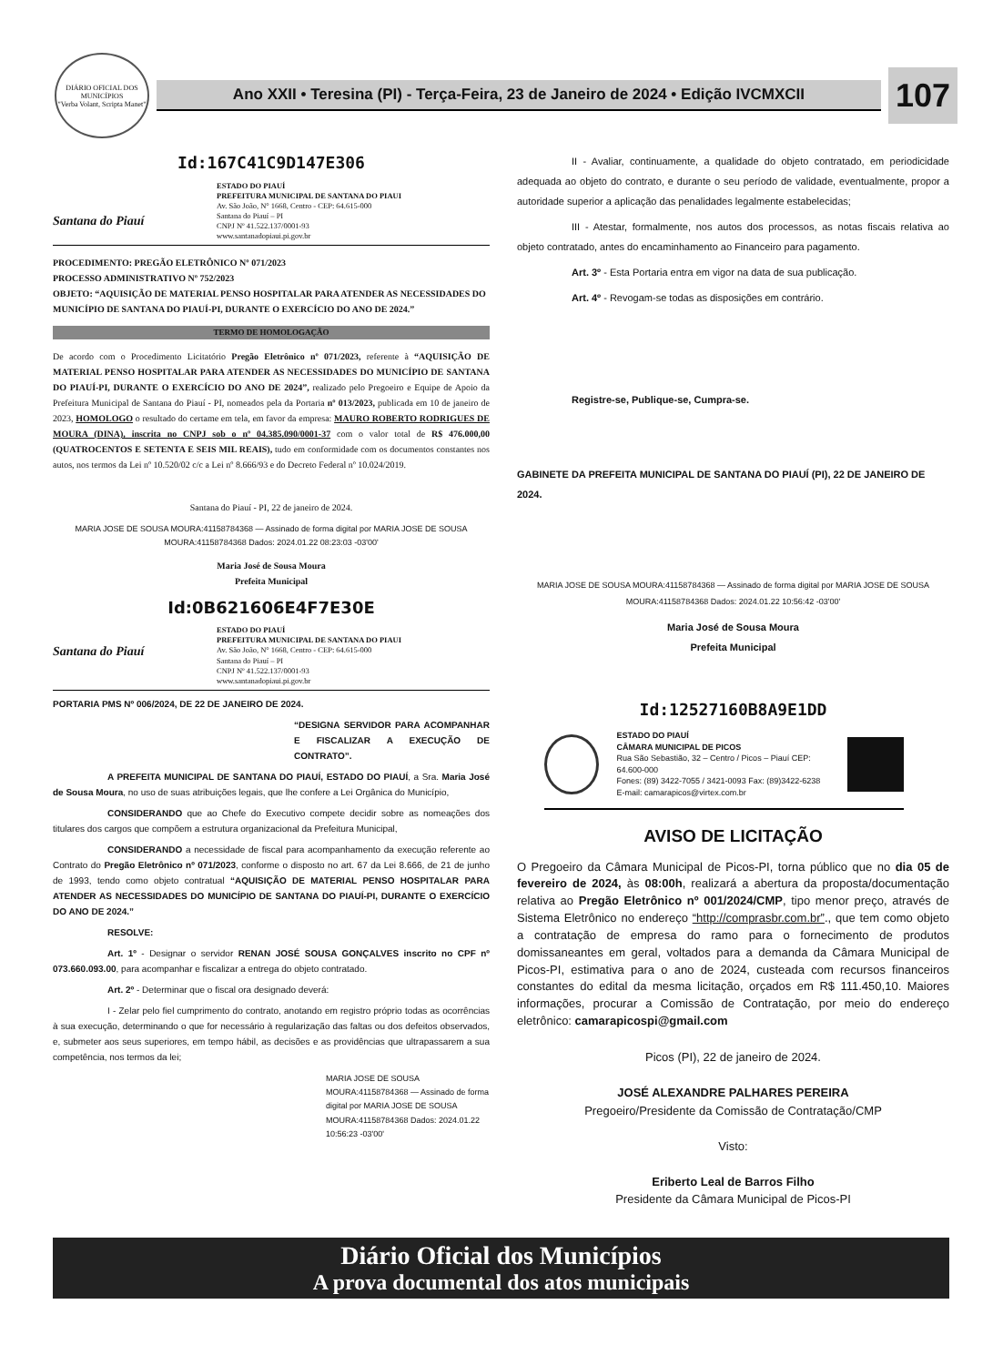DIÁRIO OFICIAL DOS MUNICÍPIOS
"Verba Volant, Scripta Manet"
Ano XXII • Teresina (PI) - Terça-Feira, 23 de Janeiro de 2024 • Edição IVCMXCII
107
Id:167C41C9D147E306
Santana do Piauí
ESTADO DO PIAUÍ
PREFEITURA MUNICIPAL DE SANTANA DO PIAUI
Av. São João, N° 1668, Centro - CEP: 64.615-000
Santana do Piauí – PI
CNPJ Nº 41.522.137/0001-93
www.santanadopiaui.pi.gov.br
PROCEDIMENTO: PREGÃO ELETRÔNICO Nº 071/2023
PROCESSO ADMINISTRATIVO Nº 752/2023
OBJETO: “AQUISIÇÃO DE MATERIAL PENSO HOSPITALAR PARA ATENDER AS NECESSIDADES DO MUNICÍPIO DE SANTANA DO PIAUÍ-PI, DURANTE O EXERCÍCIO DO ANO DE 2024.”
TERMO DE HOMOLOGAÇÃO
De acordo com o Procedimento Licitatório Pregão Eletrônico nº 071/2023, referente à “AQUISIÇÃO DE MATERIAL PENSO HOSPITALAR PARA ATENDER AS NECESSIDADES DO MUNICÍPIO DE SANTANA DO PIAUÍ-PI, DURANTE O EXERCÍCIO DO ANO DE 2024”, realizado pelo Pregoeiro e Equipe de Apoio da Prefeitura Municipal de Santana do Piauí - PI, nomeados pela da Portaria nº 013/2023, publicada em 10 de janeiro de 2023, HOMOLOGO o resultado do certame em tela, em favor da empresa: MAURO ROBERTO RODRIGUES DE MOURA (DINA), inscrita no CNPJ sob o nº 04.385.090/0001-37 com o valor total de R$ 476.000,00 (QUATROCENTOS E SETENTA E SEIS MIL REAIS), tudo em conformidade com os documentos constantes nos autos, nos termos da Lei nº 10.520/02 c/c a Lei nº 8.666/93 e do Decreto Federal nº 10.024/2019.
Santana do Piauí - PI, 22 de janeiro de 2024.
MARIA JOSE DE SOUSA MOURA:41158784368 — Assinado de forma digital por MARIA JOSE DE SOUSA MOURA:41158784368 Dados: 2024.01.22 08:23:03 -03'00'
Maria José de Sousa Moura
Prefeita Municipal
Id:0B621606E4F7E30E
Santana do Piauí
ESTADO DO PIAUÍ
PREFEITURA MUNICIPAL DE SANTANA DO PIAUI
Av. São João, N° 1668, Centro - CEP: 64.615-000
Santana do Piauí – PI
CNPJ Nº 41.522.137/0001-93
www.santanadopiaui.pi.gov.br
PORTARIA PMS Nº 006/2024, DE 22 DE JANEIRO DE 2024.
“DESIGNA SERVIDOR PARA ACOMPANHAR E FISCALIZAR A EXECUÇÃO DE CONTRATO”.
A PREFEITA MUNICIPAL DE SANTANA DO PIAUÍ, ESTADO DO PIAUÍ, a Sra. Maria José de Sousa Moura, no uso de suas atribuições legais, que lhe confere a Lei Orgânica do Município,
CONSIDERANDO que ao Chefe do Executivo compete decidir sobre as nomeações dos titulares dos cargos que compõem a estrutura organizacional da Prefeitura Municipal,
CONSIDERANDO a necessidade de fiscal para acompanhamento da execução referente ao Contrato do Pregão Eletrônico nº 071/2023, conforme o disposto no art. 67 da Lei 8.666, de 21 de junho de 1993, tendo como objeto contratual “AQUISIÇÃO DE MATERIAL PENSO HOSPITALAR PARA ATENDER AS NECESSIDADES DO MUNICÍPIO DE SANTANA DO PIAUÍ-PI, DURANTE O EXERCÍCIO DO ANO DE 2024.”
RESOLVE:
Art. 1º - Designar o servidor RENAN JOSÉ SOUSA GONÇALVES inscrito no CPF nº 073.660.093.00, para acompanhar e fiscalizar a entrega do objeto contratado.
Art. 2º - Determinar que o fiscal ora designado deverá:
I - Zelar pelo fiel cumprimento do contrato, anotando em registro próprio todas as ocorrências à sua execução, determinando o que for necessário à regularização das faltas ou dos defeitos observados, e, submeter aos seus superiores, em tempo hábil, as decisões e as providências que ultrapassarem a sua competência, nos termos da lei;
MARIA JOSE DE SOUSA MOURA:41158784368 — Assinado de forma digital por MARIA JOSE DE SOUSA MOURA:41158784368 Dados: 2024.01.22 10:56:23 -03'00'
II - Avaliar, continuamente, a qualidade do objeto contratado, em periodicidade adequada ao objeto do contrato, e durante o seu período de validade, eventualmente, propor a autoridade superior a aplicação das penalidades legalmente estabelecidas;
III - Atestar, formalmente, nos autos dos processos, as notas fiscais relativa ao objeto contratado, antes do encaminhamento ao Financeiro para pagamento.
Art. 3º - Esta Portaria entra em vigor na data de sua publicação.
Art. 4º - Revogam-se todas as disposições em contrário.
Registre-se, Publique-se, Cumpra-se.
GABINETE DA PREFEITA MUNICIPAL DE SANTANA DO PIAUÍ (PI), 22 DE JANEIRO DE 2024.
MARIA JOSE DE SOUSA MOURA:41158784368 — Assinado de forma digital por MARIA JOSE DE SOUSA MOURA:41158784368 Dados: 2024.01.22 10:56:42 -03'00'
Maria José de Sousa Moura
Prefeita Municipal
Id:12527160B8A9E1DD
ESTADO DO PIAUÍ
CÂMARA MUNICIPAL DE PICOS
Rua São Sebastião, 32 – Centro / Picos – Piauí CEP: 64.600-000
Fones: (89) 3422-7055 / 3421-0093 Fax: (89)3422-6238
E-mail: camarapicos@virtex.com.br
AVISO DE LICITAÇÃO
O Pregoeiro da Câmara Municipal de Picos-PI, torna público que no dia 05 de fevereiro de 2024, às 08:00h, realizará a abertura da proposta/documentação relativa ao Pregão Eletrônico nº 001/2024/CMP, tipo menor preço, através de Sistema Eletrônico no endereço “http://comprasbr.com.br”., que tem como objeto a contratação de empresa do ramo para o fornecimento de produtos domissaneantes em geral, voltados para a demanda da Câmara Municipal de Picos-PI, estimativa para o ano de 2024, custeada com recursos financeiros constantes do edital da mesma licitação, orçados em R$ 111.450,10. Maiores informações, procurar a Comissão de Contratação, por meio do endereço eletrônico: camarapicospi@gmail.com
Picos (PI), 22 de janeiro de 2024.
JOSÉ ALEXANDRE PALHARES PEREIRA
Pregoeiro/Presidente da Comissão de Contratação/CMP
Visto:
Eriberto Leal de Barros Filho
Presidente da Câmara Municipal de Picos-PI
Diário Oficial dos Municípios
A prova documental dos atos municipais